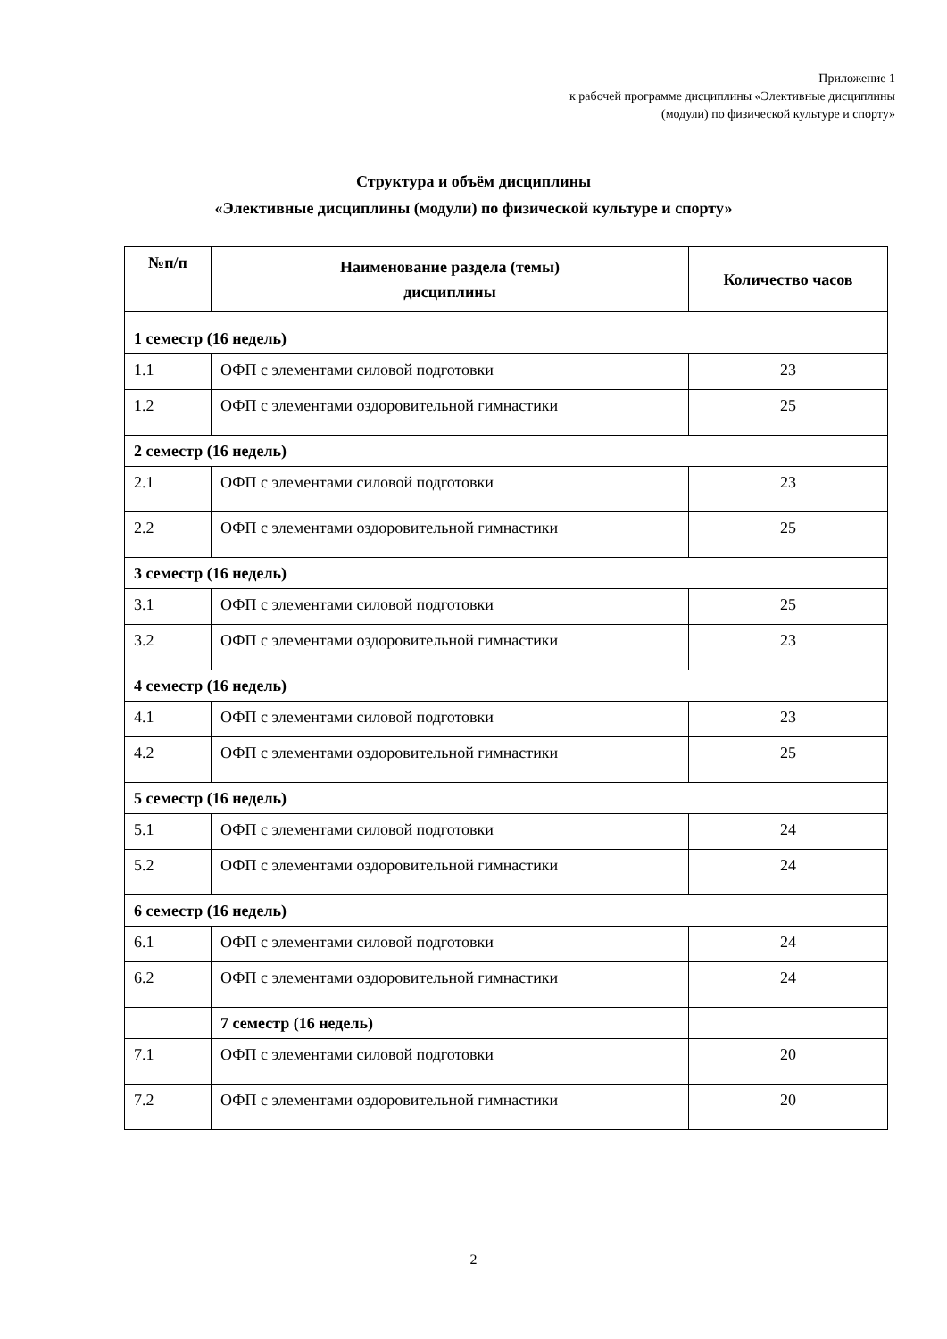Приложение 1
к рабочей программе дисциплины «Элективные дисциплины
(модули) по физической культуре и спорту»
Структура и объём дисциплины
«Элективные дисциплины (модули) по физической культуре и спорту»
| №п/п | Наименование раздела (темы) дисциплины | Количество часов |
| --- | --- | --- |
| 1 семестр (16 недель) | | |
| 1.1 | ОФП с элементами силовой подготовки | 23 |
| 1.2 | ОФП с элементами оздоровительной гимнастики | 25 |
| 2 семестр (16 недель) | | |
| 2.1 | ОФП с элементами силовой подготовки | 23 |
| 2.2 | ОФП с элементами оздоровительной гимнастики | 25 |
| 3 семестр (16 недель) | | |
| 3.1 | ОФП с элементами силовой подготовки | 25 |
| 3.2 | ОФП с элементами оздоровительной гимнастики | 23 |
| 4 семестр (16 недель) | | |
| 4.1 | ОФП с элементами силовой подготовки | 23 |
| 4.2 | ОФП с элементами оздоровительной гимнастики | 25 |
| 5 семестр (16 недель) | | |
| 5.1 | ОФП с элементами силовой подготовки | 24 |
| 5.2 | ОФП с элементами оздоровительной гимнастики | 24 |
| 6 семестр (16 недель) | | |
| 6.1 | ОФП с элементами силовой подготовки | 24 |
| 6.2 | ОФП с элементами оздоровительной гимнастики | 24 |
| | 7 семестр (16 недель) | |
| 7.1 | ОФП с элементами силовой подготовки | 20 |
| 7.2 | ОФП с элементами оздоровительной гимнастики | 20 |
2